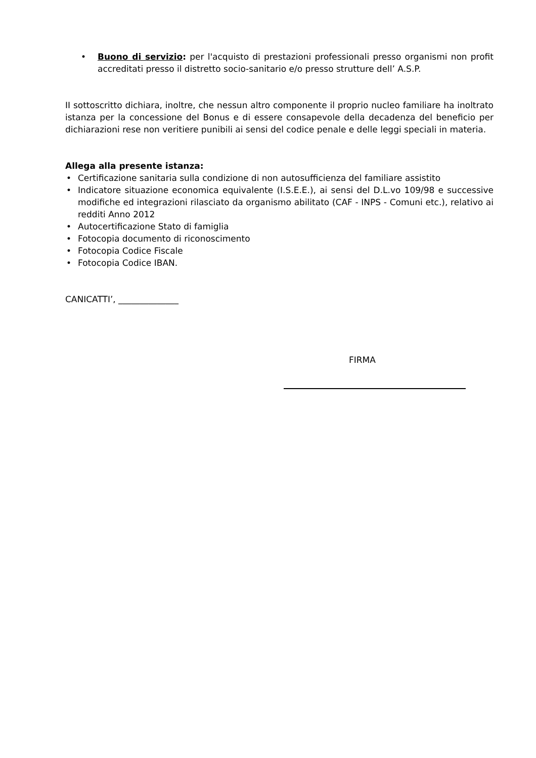• Buono di servizio: per l'acquisto di prestazioni professionali presso organismi non profit accreditati presso il distretto socio-sanitario e/o presso strutture dell’ A.S.P.
II sottoscritto dichiara, inoltre, che nessun altro componente il proprio nucleo familiare ha inoltrato istanza per la concessione del Bonus e di essere consapevole della decadenza del beneficio per dichiarazioni rese non veritiere punibili ai sensi del codice penale e delle leggi speciali in materia.
Allega alla presente istanza:
• Certificazione sanitaria sulla condizione di non autosufficienza del familiare assistito
• Indicatore situazione economica equivalente (I.S.E.E.), ai sensi del D.L.vo 109/98 e successive modifiche ed integrazioni rilasciato da organismo abilitato (CAF - INPS - Comuni etc.), relativo ai redditi Anno 2012
• Autocertificazione Stato di famiglia
• Fotocopia documento di riconoscimento
• Fotocopia Codice Fiscale
• Fotocopia Codice IBAN.
CANICATTI’, ______________
FIRMA